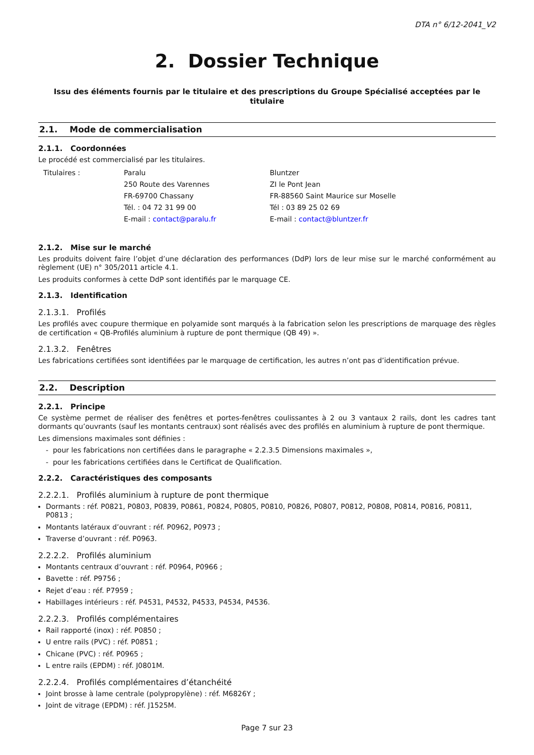DTA n° 6/12-2041_V2
2. Dossier Technique
Issu des éléments fournis par le titulaire et des prescriptions du Groupe Spécialisé acceptées par le titulaire
2.1. Mode de commercialisation
2.1.1. Coordonnées
Le procédé est commercialisé par les titulaires.
Titulaires :
Paralu
250 Route des Varennes
FR-69700 Chassany
Tél. : 04 72 31 99 00
E-mail : contact@paralu.fr
Bluntzer
ZI le Pont Jean
FR-88560 Saint Maurice sur Moselle
Tél : 03 89 25 02 69
E-mail : contact@bluntzer.fr
2.1.2. Mise sur le marché
Les produits doivent faire l’objet d’une déclaration des performances (DdP) lors de leur mise sur le marché conformément au règlement (UE) n° 305/2011 article 4.1.
Les produits conformes à cette DdP sont identifiés par le marquage CE.
2.1.3. Identification
2.1.3.1. Profilés
Les profilés avec coupure thermique en polyamide sont marqués à la fabrication selon les prescriptions de marquage des règles de certification « QB-Profilés aluminium à rupture de pont thermique (QB 49) ».
2.1.3.2. Fenêtres
Les fabrications certifiées sont identifiées par le marquage de certification, les autres n’ont pas d’identification prévue.
2.2. Description
2.2.1. Principe
Ce système permet de réaliser des fenêtres et portes-fenêtres coulissantes à 2 ou 3 vantaux 2 rails, dont les cadres tant dormants qu’ouvrants (sauf les montants centraux) sont réalisés avec des profilés en aluminium à rupture de pont thermique.
Les dimensions maximales sont définies :
- pour les fabrications non certifiées dans le paragraphe « 2.2.3.5 Dimensions maximales »,
- pour les fabrications certifiées dans le Certificat de Qualification.
2.2.2. Caractéristiques des composants
2.2.2.1. Profilés aluminium à rupture de pont thermique
Dormants : réf. P0821, P0803, P0839, P0861, P0824, P0805, P0810, P0826, P0807, P0812, P0808, P0814, P0816, P0811, P0813 ;
Montants latéraux d’ouvrant : réf. P0962, P0973 ;
Traverse d’ouvrant : réf. P0963.
2.2.2.2. Profilés aluminium
Montants centraux d’ouvrant : réf. P0964, P0966 ;
Bavette : réf. P9756 ;
Rejet d’eau : réf. P7959 ;
Habillages intérieurs : réf. P4531, P4532, P4533, P4534, P4536.
2.2.2.3. Profilés complémentaires
Rail rapporté (inox) : réf. P0850 ;
U entre rails (PVC) : réf. P0851 ;
Chicane (PVC) : réf. P0965 ;
L entre rails (EPDM) : réf. J0801M.
2.2.2.4. Profilés complémentaires d’étanchéité
Joint brosse à lame centrale (polypropylène) : réf. M6826Y ;
Joint de vitrage (EPDM) : réf. J1525M.
Page 7 sur 23